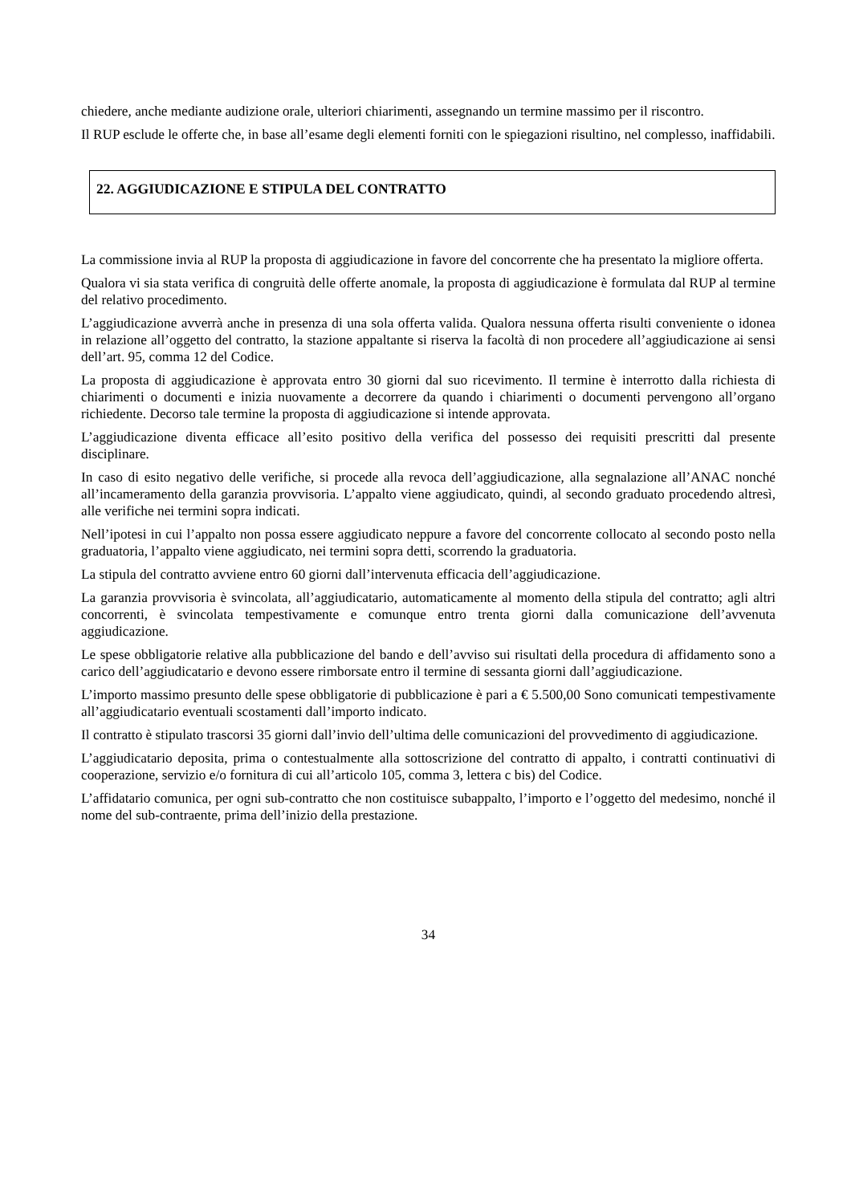chiedere, anche mediante audizione orale, ulteriori chiarimenti, assegnando un termine massimo per il riscontro.
Il RUP esclude le offerte che, in base all’esame degli elementi forniti con le spiegazioni risultino, nel complesso, inaffidabili.
22. AGGIUDICAZIONE E STIPULA DEL CONTRATTO
La commissione invia al RUP la proposta di aggiudicazione in favore del concorrente che ha presentato la migliore offerta.
Qualora vi sia stata verifica di congruità delle offerte anomale, la proposta di aggiudicazione è formulata dal RUP al termine del relativo procedimento.
L’aggiudicazione avverrà anche in presenza di una sola offerta valida. Qualora nessuna offerta risulti conveniente o idonea in relazione all’oggetto del contratto, la stazione appaltante si riserva la facoltà di non procedere all’aggiudicazione ai sensi dell’art. 95, comma 12 del Codice.
La proposta di aggiudicazione è approvata entro 30 giorni dal suo ricevimento. Il termine è interrotto dalla richiesta di chiarimenti o documenti e inizia nuovamente a decorrere da quando i chiarimenti o documenti pervengono all’organo richiedente. Decorso tale termine la proposta di aggiudicazione si intende approvata.
L’aggiudicazione diventa efficace all’esito positivo della verifica del possesso dei requisiti prescritti dal presente disciplinare.
In caso di esito negativo delle verifiche, si procede alla revoca dell’aggiudicazione, alla segnalazione all’ANAC nonché all’incameramento della garanzia provvisoria. L’appalto viene aggiudicato, quindi, al secondo graduato procedendo altresì, alle verifiche nei termini sopra indicati.
Nell’ipotesi in cui l’appalto non possa essere aggiudicato neppure a favore del concorrente collocato al secondo posto nella graduatoria, l’appalto viene aggiudicato, nei termini sopra detti, scorrendo la graduatoria.
La stipula del contratto avviene entro 60 giorni dall’intervenuta efficacia dell’aggiudicazione.
La garanzia provvisoria è svincolata, all’aggiudicatario, automaticamente al momento della stipula del contratto; agli altri concorrenti, è svincolata tempestivamente e comunque entro trenta giorni dalla comunicazione dell’avvenuta aggiudicazione.
Le spese obbligatorie relative alla pubblicazione del bando e dell’avviso sui risultati della procedura di affidamento sono a carico dell’aggiudicatario e devono essere rimborsate entro il termine di sessanta giorni dall’aggiudicazione.
L’importo massimo presunto delle spese obbligatorie di pubblicazione è pari a € 5.500,00 Sono comunicati tempestivamente all’aggiudicatario eventuali scostamenti dall’importo indicato.
Il contratto è stipulato trascorsi 35 giorni dall’invio dell’ultima delle comunicazioni del provvedimento di aggiudicazione.
L’aggiudicatario deposita, prima o contestualmente alla sottoscrizione del contratto di appalto, i contratti continuativi di cooperazione, servizio e/o fornitura di cui all’articolo 105, comma 3, lettera c bis) del Codice.
L’affidatario comunica, per ogni sub-contratto che non costituisce subappalto, l’importo e l’oggetto del medesimo, nonché il nome del sub-contraente, prima dell’inizio della prestazione.
34